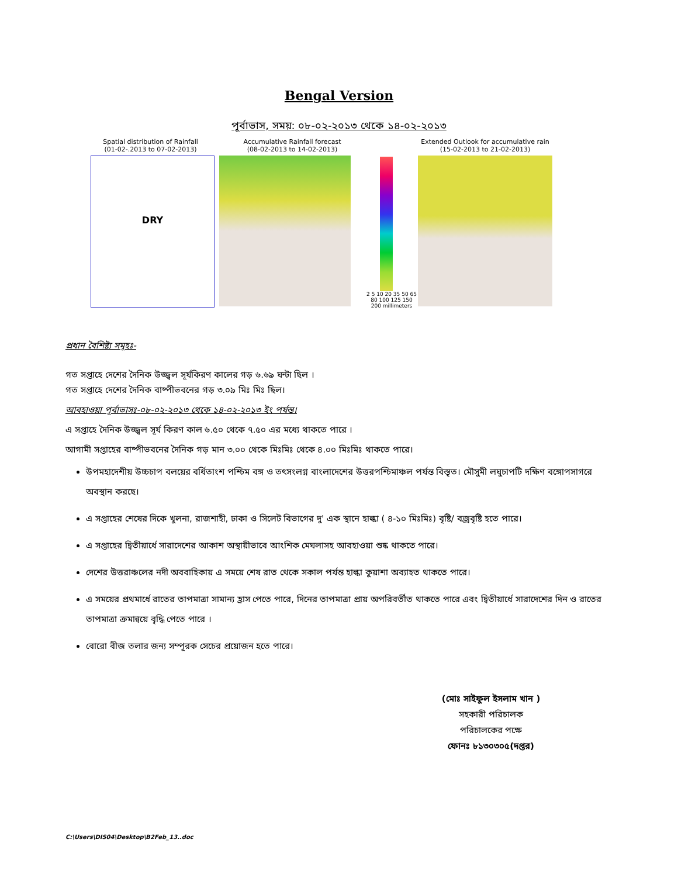Bengal Version
পূর্বাভাস, সময়: ০৮-০২-২০১৩ থেকে ১৪-০২-২০১৩
Spatial distribution of Rainfall
(01-02-.2013 to 07-02-2013)
DRY
Accumulative Rainfall forecast
(08-02-2013 to 14-02-2013)
2 5 10 20 35 50 65 80 100 125 150 200 millimeters
Extended Outlook for accumulative rain
(15-02-2013 to 21-02-2013)
প্রধান বৈশিষ্ট্য সমূহঃ-
গত সপ্তাহে দেশের দৈনিক উজ্জ্বল সূর্যকিরণ কালের গড় ৬.৬৯ ঘন্টা ছিল ।
গত সপ্তাহে দেশের দৈনিক বাষ্পীভবনের গড় ৩.০৯ মিঃ মিঃ ছিল।
আবহাওয়া পূর্বাভাসঃ-০৮-০২-২০১৩ থেকে ১৪-০২-২০১৩ ইং পর্যন্ত।
এ সপ্তাহে দৈনিক উজ্জ্বল সূর্য কিরণ কাল ৬.৫০ থেকে ৭.৫০ এর মধ্যে থাকতে পারে ।
আগামী সপ্তাহের বাষ্পীভবনের দৈনিক গড় মান ৩.০০ থেকে মিঃমিঃ থেকে ৪.০০ মিঃমিঃ থাকতে পারে।
উপমহাদেশীয় উচ্চচাপ বলয়ের বর্ধিতাংশ পশ্চিম বঙ্গ ও তৎসংলগ্ন বাংলাদেশের উত্তরপশ্চিমাঞ্চল পর্যন্ত বিস্তৃত। মৌসুমী লঘুচাপটি দক্ষিণ বঙ্গোপসাগরে অবস্থান করছে।
এ সপ্তাহের শেষের দিকে খুলনা, রাজশাহী, ঢাকা ও সিলেট বিভাগের দু' এক স্থানে হাল্কা ( ৪-১০ মিঃমিঃ) বৃষ্টি/ বজ্রবৃষ্টি হতে পারে।
এ সপ্তাহের দ্বিতীয়ার্ধে সারাদেশের আকাশ অস্থায়ীভাবে আংশিক মেঘলাসহ আবহাওয়া শুষ্ক থাকতে পারে।
দেশের উত্তরাঞ্চলের নদী অববাহিকায় এ সময়ে শেষ রাত থেকে সকাল পর্যন্ত হাল্কা কুয়াশা অব্যাহত থাকতে পারে।
এ সময়ের প্রথমার্ধে রাতের তাপমাত্রা সামান্য হ্রাস পেতে পারে, দিনের তাপমাত্রা প্রায় অপরিবর্তীত থাকতে পারে এবং দ্বিতীয়ার্ধে সারাদেশের দিন ও রাতের তাপমাত্রা ক্রমান্বয়ে বৃদ্ধি পেতে পারে ।
বোরো বীজ তলার জন্য সম্পূরক সেচের প্রয়োজন হতে পারে।
(মোঃ সাইফুল ইসলাম খান )
সহকারী পরিচালক
পরিচালকের পক্ষে
ফোনঃ ৮১৩০৩০৫(দপ্তর)
C:\Users\DIS04\Desktop\B2Feb_13..doc